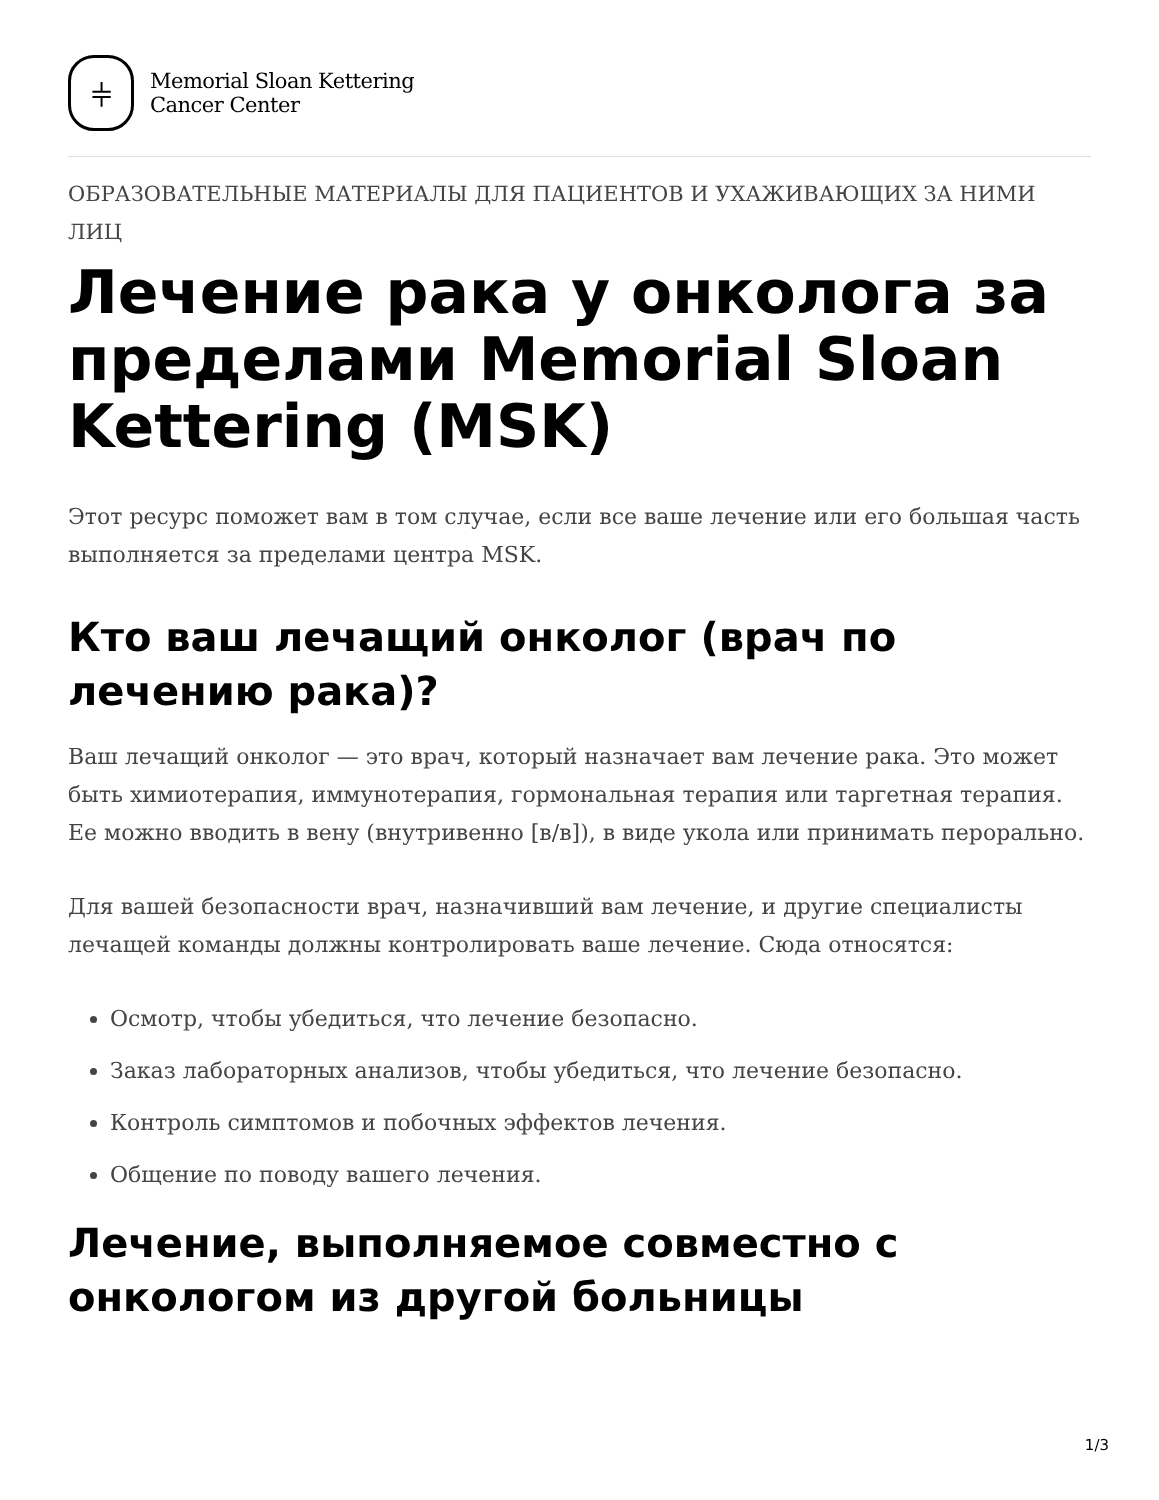⫩
Memorial Sloan Kettering
Cancer Center
ОБРАЗОВАТЕЛЬНЫЕ МАТЕРИАЛЫ ДЛЯ ПАЦИЕНТОВ И УХАЖИВАЮЩИХ ЗА НИМИ ЛИЦ
Лечение рака у онколога за пределами Memorial Sloan Kettering (MSK)
Этот ресурс поможет вам в том случае, если все ваше лечение или его большая часть выполняется за пределами центра MSK.
Кто ваш лечащий онколог (врач по лечению рака)?
Ваш лечащий онколог — это врач, который назначает вам лечение рака. Это может быть химиотерапия, иммунотерапия, гормональная терапия или таргетная терапия. Ее можно вводить в вену (внутривенно [в/в]), в виде укола или принимать перорально.
Для вашей безопасности врач, назначивший вам лечение, и другие специалисты лечащей команды должны контролировать ваше лечение. Сюда относятся:
Осмотр, чтобы убедиться, что лечение безопасно.
Заказ лабораторных анализов, чтобы убедиться, что лечение безопасно.
Контроль симптомов и побочных эффектов лечения.
Общение по поводу вашего лечения.
Лечение, выполняемое совместно с онкологом из другой больницы
1/3